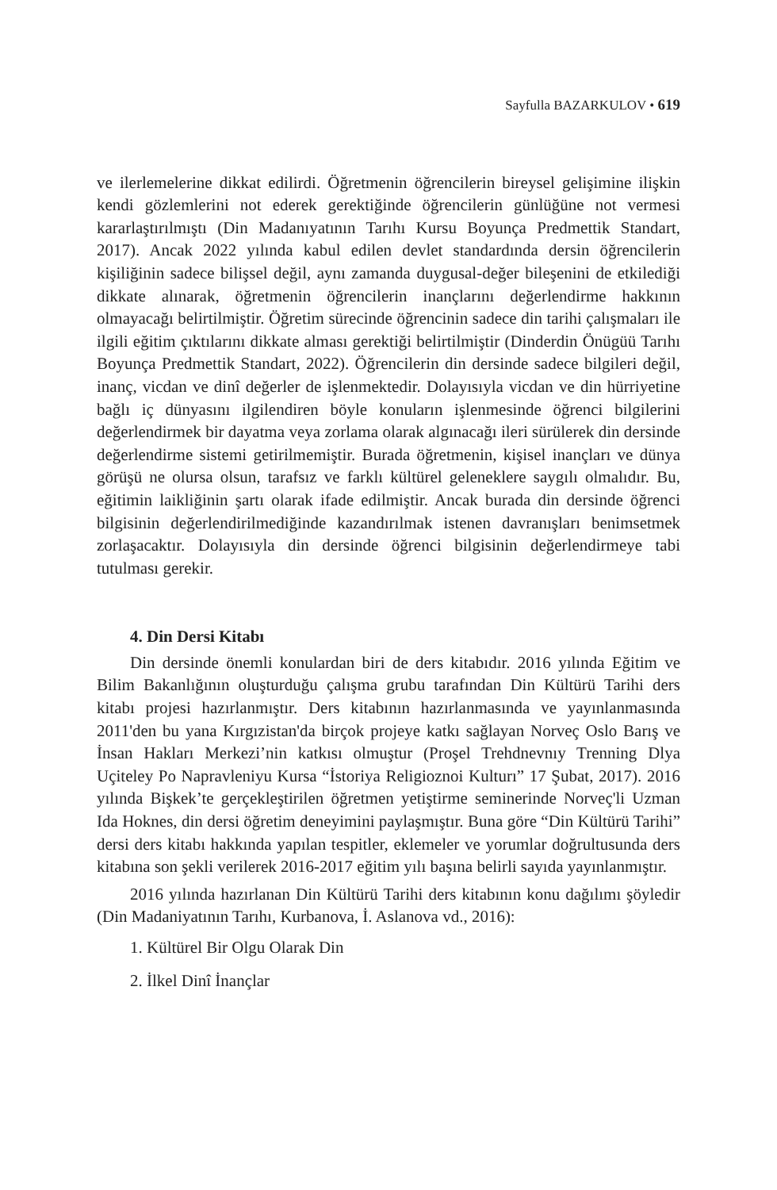Sayfulla BAZARKULOV • 619
ve ilerlemelerine dikkat edilirdi. Öğretmenin öğrencilerin bireysel gelişimine ilişkin kendi gözlemlerini not ederek gerektiğinde öğrencilerin günlüğüne not vermesi kararlaştırılmıştı (Din Madanıyatının Tarıhı Kursu Boyunça Predmettik Standart, 2017). Ancak 2022 yılında kabul edilen devlet standardında dersin öğrencilerin kişiliğinin sadece bilişsel değil, aynı zamanda duygusal-değer bileşenini de etkilediği dikkate alınarak, öğretmenin öğrencilerin inançlarını değerlendirme hakkının olmayacağı belirtilmiştir. Öğretim sürecinde öğrencinin sadece din tarihi çalışmaları ile ilgili eğitim çıktılarını dikkate alması gerektiği belirtilmiştir (Dinderdin Önügüü Tarıhı Boyunça Predmettik Standart, 2022). Öğrencilerin din dersinde sadece bilgileri değil, inanç, vicdan ve dinî değerler de işlenmektedir. Dolayısıyla vicdan ve din hürriyetine bağlı iç dünyasını ilgilendiren böyle konuların işlenmesinde öğrenci bilgilerini değerlendirmek bir dayatma veya zorlama olarak algınacağı ileri sürülerek din dersinde değerlendirme sistemi getirilmemiştir. Burada öğretmenin, kişisel inançları ve dünya görüşü ne olursa olsun, tarafsız ve farklı kültürel geleneklere saygılı olmalıdır. Bu, eğitimin laikliğinin şartı olarak ifade edilmiştir. Ancak burada din dersinde öğrenci bilgisinin değerlendirilmediğinde kazandırılmak istenen davranışları benimsetmek zorlaşacaktır. Dolayısıyla din dersinde öğrenci bilgisinin değerlendirmeye tabi tutulması gerekir.
4. Din Dersi Kitabı
Din dersinde önemli konulardan biri de ders kitabıdır. 2016 yılında Eğitim ve Bilim Bakanlığının oluşturduğu çalışma grubu tarafından Din Kültürü Tarihi ders kitabı projesi hazırlanmıştır. Ders kitabının hazırlanmasında ve yayınlanmasında 2011'den bu yana Kırgızistan'da birçok projeye katkı sağlayan Norveç Oslo Barış ve İnsan Hakları Merkezi’nin katkısı olmuştur (Proşel Trehdnevnıy Trenning Dlya Uçiteley Po Napravleniyu Kursa “İstoriya Religioznoi Kulturı” 17 Şubat, 2017). 2016 yılında Bişkek’te gerçekleştirilen öğretmen yetiştirme seminerinde Norveç'li Uzman Ida Hoknes, din dersi öğretim deneyimini paylaşmıştır. Buna göre “Din Kültürü Tarihi” dersi ders kitabı hakkında yapılan tespitler, eklemeler ve yorumlar doğrultusunda ders kitabına son şekli verilerek 2016-2017 eğitim yılı başına belirli sayıda yayınlanmıştır.
2016 yılında hazırlanan Din Kültürü Tarihi ders kitabının konu dağılımı şöyledir (Din Madaniyatının Tarıhı, Kurbanova, İ. Aslanova vd., 2016):
1. Kültürel Bir Olgu Olarak Din
2. İlkel Dinî İnançlar